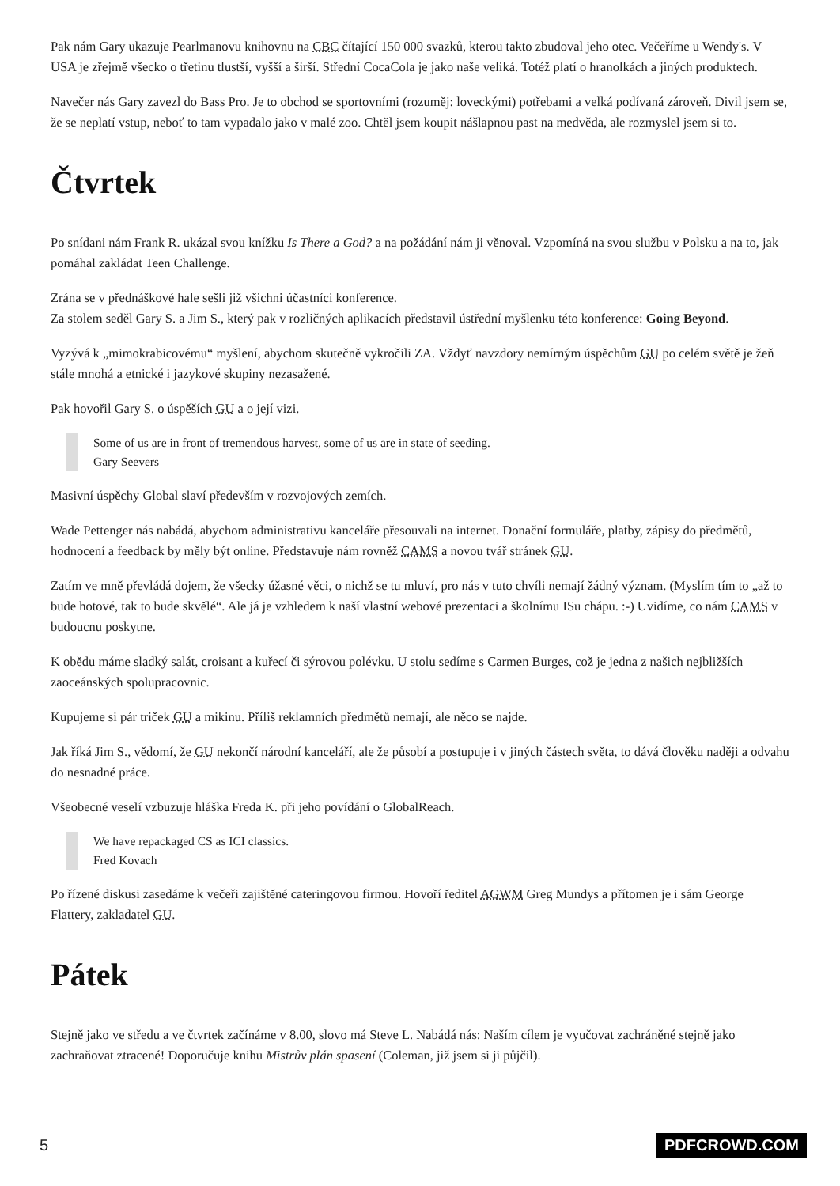Pak nám Gary ukazuje Pearlmanovu knihovnu na CBC čítající 150 000 svazků, kterou takto zbudoval jeho otec. Večeříme u Wendy's. V USA je zřejmě všecko o třetinu tlustší, vyšší a širší. Střední CocaCola je jako naše veliká. Totéž platí o hranolkách a jiných produktech.
Navečer nás Gary zavezl do Bass Pro. Je to obchod se sportovními (rozuměj: loveckými) potřebami a velká podívaná zároveň. Divil jsem se, že se neplatí vstup, neboť to tam vypadalo jako v malé zoo. Chtěl jsem koupit nášlapnou past na medvěda, ale rozmyslel jsem si to.
Čtvrtek
Po snídani nám Frank R. ukázal svou knížku Is There a God? a na požádání nám ji věnoval. Vzpomíná na svou službu v Polsku a na to, jak pomáhal zakládat Teen Challenge.
Zrána se v přednáškové hale sešli již všichni účastníci konference.
Za stolem seděl Gary S. a Jim S., který pak v rozličných aplikacích představil ústřední myšlenku této konference: Going Beyond.
Vyzývá k „mimokrabicovému“ myšlení, abychom skutečně vykročili ZA. Vždyť navzdory nemírným úspěchům GU po celém světě je žeň stále mnohá a etnické i jazykové skupiny nezasažené.
Pak hovořil Gary S. o úspěších GU a o její vizi.
Some of us are in front of tremendous harvest, some of us are in state of seeding.
Gary Seevers
Masivní úspěchy Global slaví především v rozvojových zemích.
Wade Pettenger nás nabádá, abychom administrativu kanceláře přesouvali na internet. Donační formuláře, platby, zápisy do předmětů, hodnocení a feedback by měly být online. Představuje nám rovněž CAMS a novou tvář stránek GU.
Zatím ve mně převládá dojem, že všecky úžasné věci, o nichž se tu mluví, pro nás v tuto chvíli nemají žádný význam. (Myslím tím to „až to bude hotové, tak to bude skvělé“. Ale já je vzhledem k naší vlastní webové prezentaci a školnímu ISu chápu. :-) Uvidíme, co nám CAMS v budoucnu poskytne.
K obědu máme sladký salát, croisant a kuřecí či sýrovou polévku. U stolu sedíme s Carmen Burges, což je jedna z našich nejbližších zaoceánských spolupracovnic.
Kupujeme si pár triček GU a mikinu. Příliš reklamních předmětů nemají, ale něco se najde.
Jak říká Jim S., vědomí, že GU nekončí národní kanceláří, ale že působí a postupuje i v jiných částech světa, to dává člověku naději a odvahu do nesnadné práce.
Všeobecné veselí vzbuzuje hláška Freda K. při jeho povídání o GlobalReach.
We have repackaged CS as ICI classics.
Fred Kovach
Po řízené diskusi zasedáme k večeři zajištěné cateringovou firmou. Hovoří ředitel AGWM Greg Mundys a přítomen je i sám George Flattery, zakladatel GU.
Pátek
Stejně jako ve středu a ve čtvrtek začínáme v 8.00, slovo má Steve L. Nabádá nás: Naším cílem je vyučovat zachráněné stejně jako zachraňovat ztracené! Doporučuje knihu Mistrův plán spasení (Coleman, již jsem si ji půjčil).
5 PDFCROWD.COM